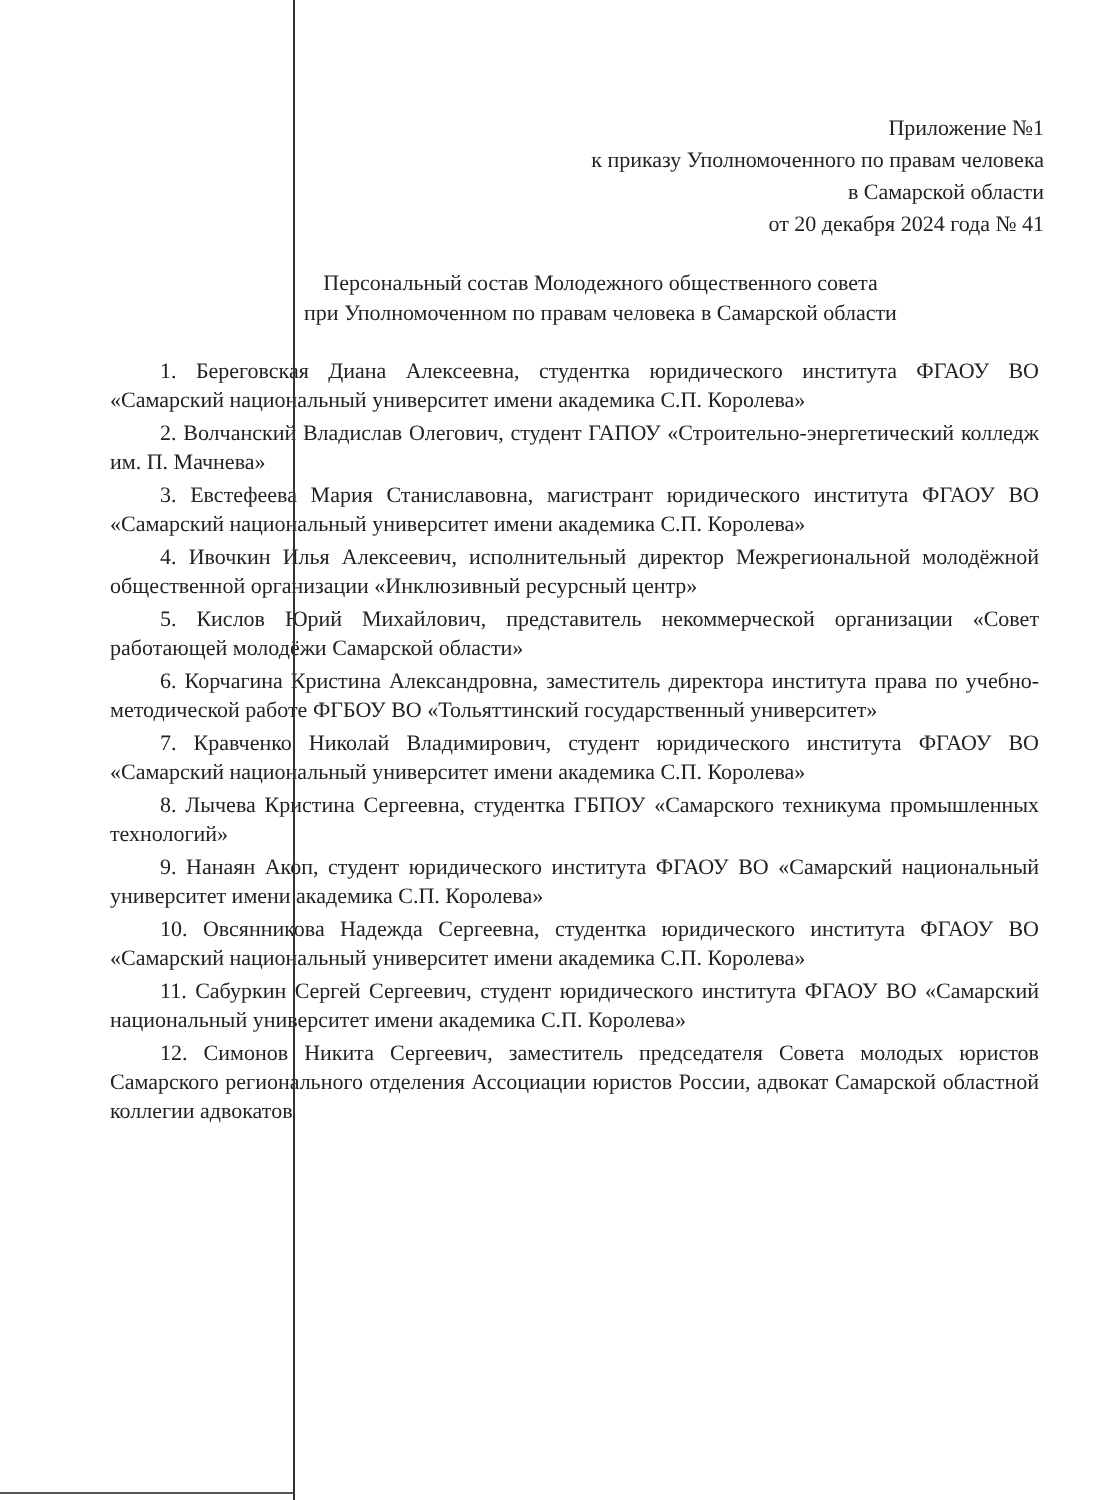Приложение №1
к приказу Уполномоченного по правам человека
в Самарской области
от 20 декабря 2024 года № 41
Персональный состав Молодежного общественного совета
при Уполномоченном по правам человека в Самарской области
1. Береговская Диана Алексеевна, студентка юридического института ФГАОУ ВО «Самарский национальный университет имени академика С.П. Королева»
2. Волчанский Владислав Олегович, студент ГАПОУ «Строительно-энергетический колледж им. П. Мачнева»
3. Евстефеева Мария Станиславовна, магистрант юридического института ФГАОУ ВО «Самарский национальный университет имени академика С.П. Королева»
4. Ивочкин Илья Алексеевич, исполнительный директор Межрегиональной молодёжной общественной организации «Инклюзивный ресурсный центр»
5. Кислов Юрий Михайлович, представитель некоммерческой организации «Совет работающей молодёжи Самарской области»
6. Корчагина Кристина Александровна, заместитель директора института права по учебно-методической работе ФГБОУ ВО «Тольяттинский государственный университет»
7. Кравченко Николай Владимирович, студент юридического института ФГАОУ ВО «Самарский национальный университет имени академика С.П. Королева»
8. Лычева Кристина Сергеевна, студентка ГБПОУ «Самарского техникума промышленных технологий»
9. Нанаян Акоп, студент юридического института ФГАОУ ВО «Самарский национальный университет имени академика С.П. Королева»
10. Овсянникова Надежда Сергеевна, студентка юридического института ФГАОУ ВО «Самарский национальный университет имени академика С.П. Королева»
11. Сабуркин Сергей Сергеевич, студент юридического института ФГАОУ ВО «Самарский национальный университет имени академика С.П. Королева»
12. Симонов Никита Сергеевич, заместитель председателя Совета молодых юристов Самарского регионального отделения Ассоциации юристов России, адвокат Самарской областной коллегии адвокатов